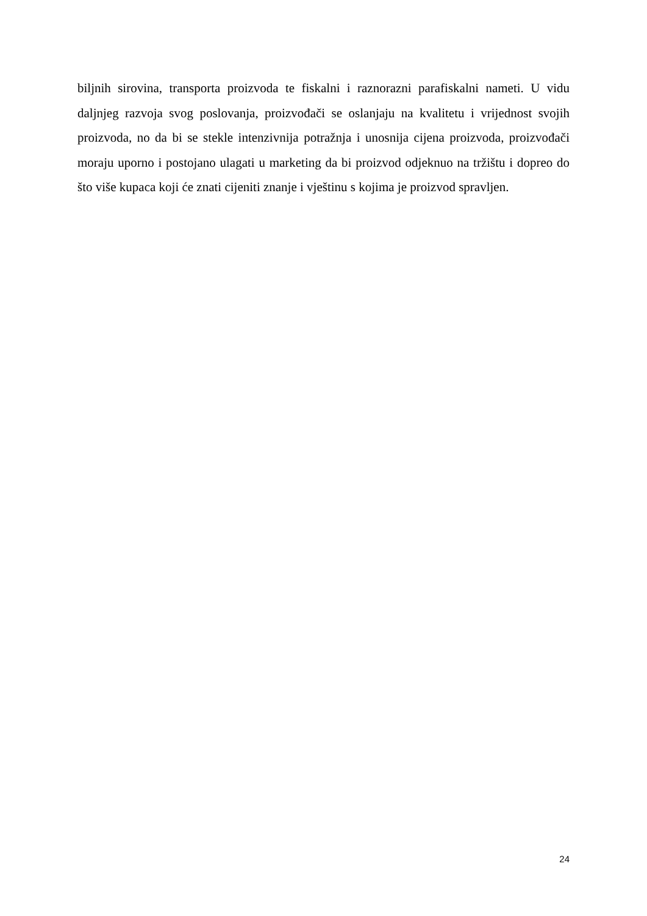biljnih sirovina, transporta proizvoda te fiskalni i raznorazni parafiskalni nameti. U vidu daljnjeg razvoja svog poslovanja, proizvođači se oslanjaju na kvalitetu i vrijednost svojih proizvoda, no da bi se stekle intenzivnija potražnja i unosnija cijena proizvoda, proizvođači moraju uporno i postojano ulagati u marketing da bi proizvod odjeknuo na tržištu i dopreo do što više kupaca koji će znati cijeniti znanje i vještinu s kojima je proizvod spravljen.
24